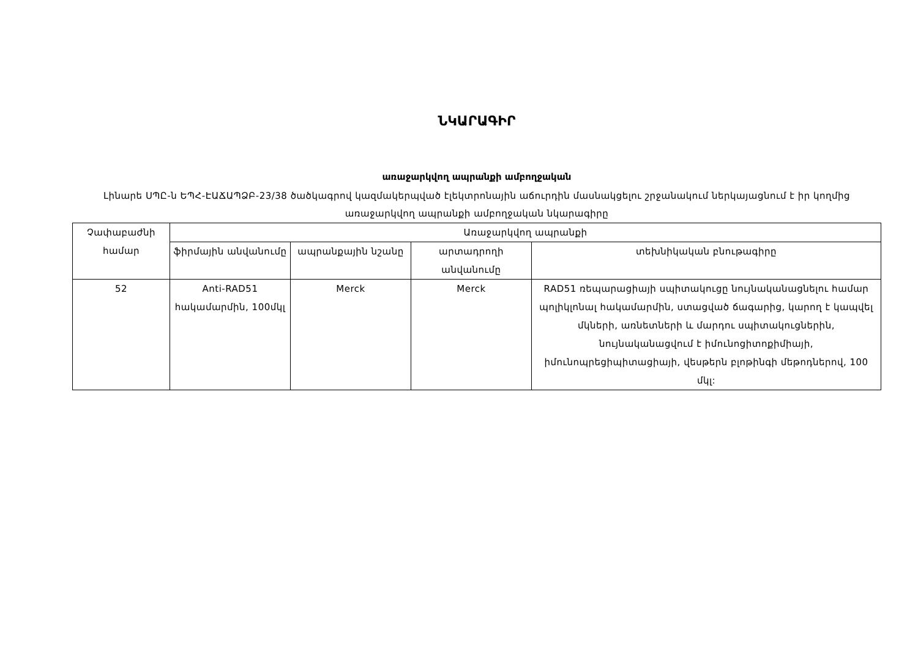ՆԿԱՐԱԳԻՐ
առաջարկվող ապրանքի ամբողջական
Լինարե ՍՊԸ-ն ԵՊՀ-ԷԱՃԱՊՁԲ-23/38 ծածկագրով կազմակերպված էլեկտրոնային աճուրդին մասնակցելու շրջանակում ներկայացնում է իր կողմից առաջարկվող ապրանքի ամբողջական նկարագիրը
| Չափաբաժնի համար | Առաջարկվող ապրանքի | | | |
| --- | --- | --- | --- | --- |
| | ֆիրմային անվանումը | ապրանքային նշանը | արտադրողի անվանումը | տեխնիկական բնութագիրը |
| 52 | Anti-RAD51 հակամարմին, 100մկլ | Merck | Merck | RAD51 ռեպարացիայի սպիտակուցը նույնականացնելու համար պոլիկլոնալ հակամարմին, ստացված ճագարից, կարող է կապվել մկների, առնետների և մարդու սպիտակուցներին, նույնականացվում է իմունոցիտոքիմիայի, իմունոպրեցիպիտացիայի, վեսթերն բլոթինգի մեթոդներով, 100 մկլ: |